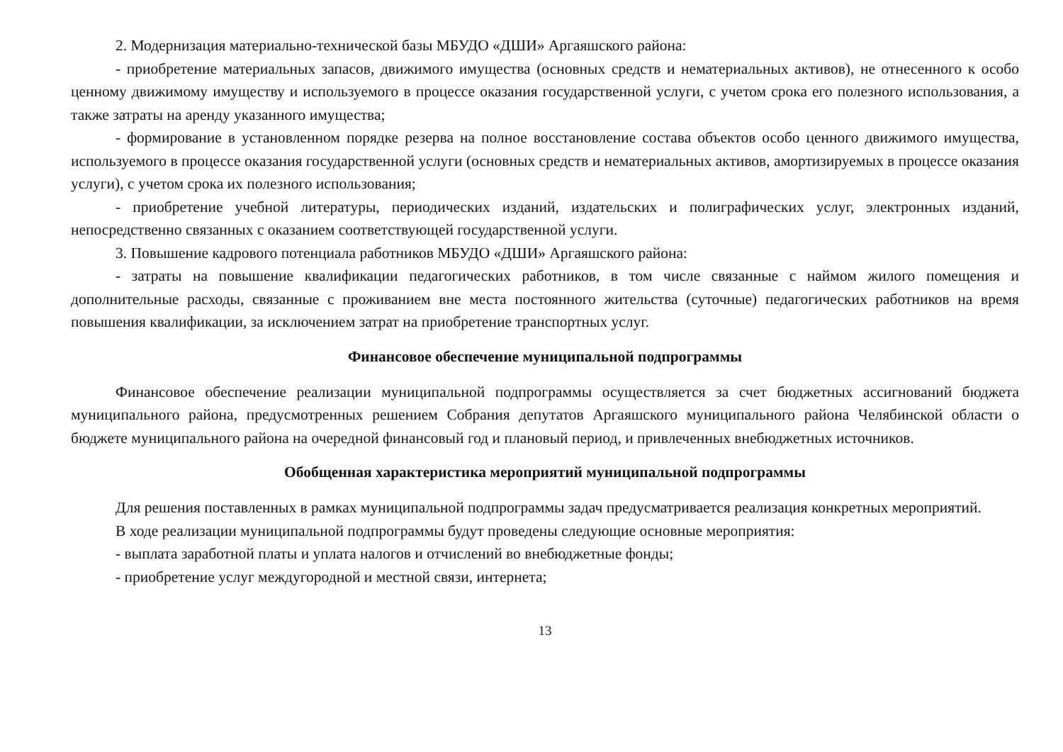2. Модернизация материально-технической базы МБУДО «ДШИ» Аргаяшского района:
- приобретение материальных запасов, движимого имущества (основных средств и нематериальных активов), не отнесенного к особо ценному движимому имуществу и используемого в процессе оказания государственной услуги, с учетом срока его полезного использования, а также затраты на аренду указанного имущества;
- формирование в установленном порядке резерва на полное восстановление состава объектов особо ценного движимого имущества, используемого в процессе оказания государственной услуги (основных средств и нематериальных активов, амортизируемых в процессе оказания услуги), с учетом срока их полезного использования;
- приобретение учебной литературы, периодических изданий, издательских и полиграфических услуг, электронных изданий, непосредственно связанных с оказанием соответствующей государственной услуги.
3. Повышение кадрового потенциала работников МБУДО «ДШИ» Аргаяшского района:
- затраты на повышение квалификации педагогических работников, в том числе связанные с наймом жилого помещения и дополнительные расходы, связанные с проживанием вне места постоянного жительства (суточные) педагогических работников на время повышения квалификации, за исключением затрат на приобретение транспортных услуг.
Финансовое обеспечение муниципальной подпрограммы
Финансовое обеспечение реализации муниципальной подпрограммы осуществляется за счет бюджетных ассигнований бюджета муниципального района, предусмотренных решением Собрания депутатов Аргаяшского муниципального района Челябинской области о бюджете муниципального района на очередной финансовый год и плановый период, и привлеченных внебюджетных источников.
Обобщенная характеристика мероприятий муниципальной подпрограммы
Для решения поставленных в рамках муниципальной подпрограммы задач предусматривается реализация конкретных мероприятий.
В ходе реализации муниципальной подпрограммы будут проведены следующие основные мероприятия:
- выплата заработной платы и уплата налогов и отчислений во внебюджетные фонды;
- приобретение услуг междугородной и местной связи, интернета;
13